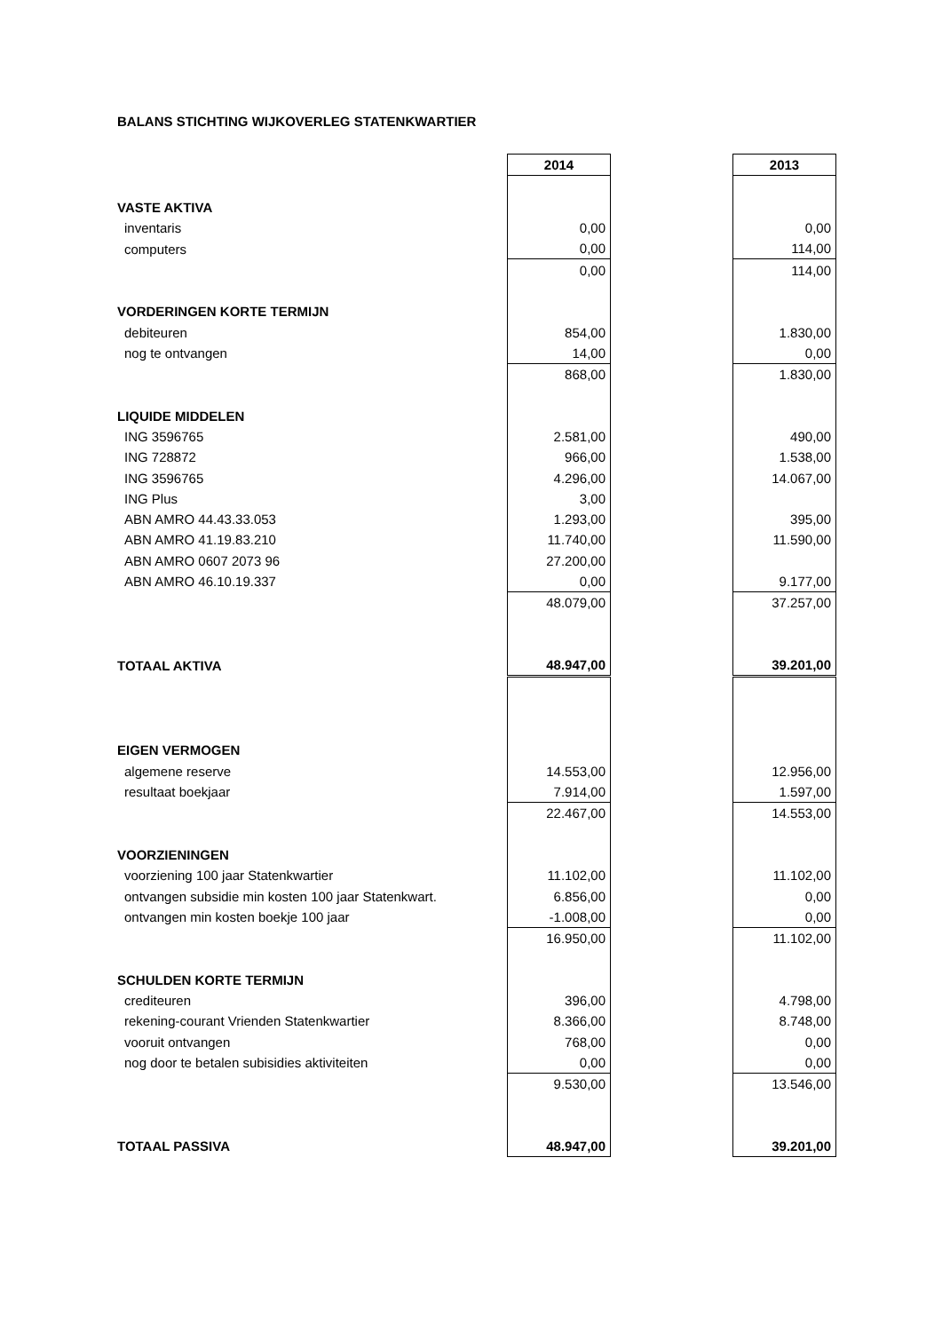BALANS STICHTING WIJKOVERLEG STATENKWARTIER
| | 2014 | | 2013 |
| VASTE AKTIVA | | | |
| inventaris | 0,00 | | 0,00 |
| computers | 0,00 | | 114,00 |
| | 0,00 | | 114,00 |
| VORDERINGEN KORTE TERMIJN | | | |
| debiteuren | 854,00 | | 1.830,00 |
| nog te ontvangen | 14,00 | | 0,00 |
| | 868,00 | | 1.830,00 |
| LIQUIDE MIDDELEN | | | |
| ING 3596765 | 2.581,00 | | 490,00 |
| ING 728872 | 966,00 | | 1.538,00 |
| ING 3596765 | 4.296,00 | | 14.067,00 |
| ING Plus | 3,00 | | |
| ABN AMRO 44.43.33.053 | 1.293,00 | | 395,00 |
| ABN AMRO 41.19.83.210 | 11.740,00 | | 11.590,00 |
| ABN AMRO 0607 2073 96 | 27.200,00 | | |
| ABN AMRO 46.10.19.337 | 0,00 | | 9.177,00 |
| | 48.079,00 | | 37.257,00 |
| TOTAAL AKTIVA | 48.947,00 | | 39.201,00 |
| EIGEN VERMOGEN | | | |
| algemene reserve | 14.553,00 | | 12.956,00 |
| resultaat boekjaar | 7.914,00 | | 1.597,00 |
| | 22.467,00 | | 14.553,00 |
| VOORZIENINGEN | | | |
| voorziening 100 jaar Statenkwartier | 11.102,00 | | 11.102,00 |
| ontvangen subsidie min kosten 100 jaar Statenkwart. | 6.856,00 | | 0,00 |
| ontvangen min kosten boekje 100 jaar | -1.008,00 | | 0,00 |
| | 16.950,00 | | 11.102,00 |
| SCHULDEN KORTE TERMIJN | | | |
| crediteuren | 396,00 | | 4.798,00 |
| rekening-courant Vrienden Statenkwartier | 8.366,00 | | 8.748,00 |
| vooruit ontvangen | 768,00 | | 0,00 |
| nog door te betalen subisidies aktiviteiten | 0,00 | | 0,00 |
| | 9.530,00 | | 13.546,00 |
| TOTAAL PASSIVA | 48.947,00 | | 39.201,00 |